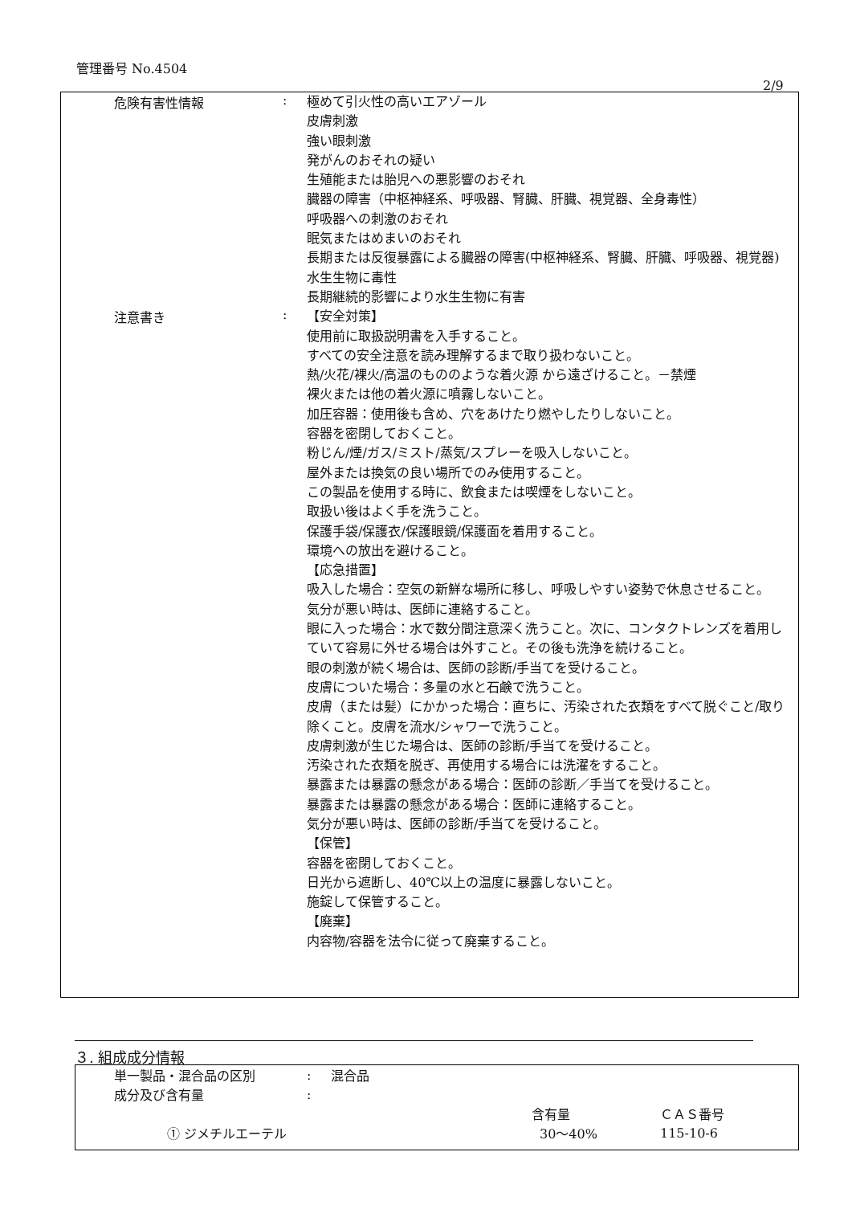管理番号 No.4504
2/9
危険有害性情報 :
極めて引火性の高いエアゾール
皮膚刺激
強い眼刺激
発がんのおそれの疑い
生殖能または胎児への悪影響のおそれ
臓器の障害（中枢神経系、呼吸器、腎臓、肝臓、視覚器、全身毒性）
呼吸器への刺激のおそれ
眠気またはめまいのおそれ
長期または反復暴露による臓器の障害(中枢神経系、腎臓、肝臓、呼吸器、視覚器)
水生生物に毒性
長期継続的影響により水生生物に有害
注意書き :
【安全対策】
使用前に取扱説明書を入手すること。
すべての安全注意を読み理解するまで取り扱わないこと。
熱/火花/裸火/高温のもののような着火源 から遠ざけること。－禁煙
裸火または他の着火源に噴霧しないこと。
加圧容器：使用後も含め、穴をあけたり燃やしたりしないこと。
容器を密閉しておくこと。
粉じん/煙/ガス/ミスト/蒸気/スプレーを吸入しないこと。
屋外または換気の良い場所でのみ使用すること。
この製品を使用する時に、飲食または喫煙をしないこと。
取扱い後はよく手を洗うこと。
保護手袋/保護衣/保護眼鏡/保護面を着用すること。
環境への放出を避けること。
【応急措置】
吸入した場合：空気の新鮮な場所に移し、呼吸しやすい姿勢で休息させること。
気分が悪い時は、医師に連絡すること。
眼に入った場合：水で数分間注意深く洗うこと。次に、コンタクトレンズを着用していて容易に外せる場合は外すこと。その後も洗浄を続けること。
眼の刺激が続く場合は、医師の診断/手当てを受けること。
皮膚についた場合：多量の水と石鹸で洗うこと。
皮膚（または髪）にかかった場合：直ちに、汚染された衣類をすべて脱ぐこと/取り除くこと。皮膚を流水/シャワーで洗うこと。
皮膚刺激が生じた場合は、医師の診断/手当てを受けること。
汚染された衣類を脱ぎ、再使用する場合には洗濯をすること。
暴露または暴露の懸念がある場合：医師の診断／手当てを受けること。
暴露または暴露の懸念がある場合：医師に連絡すること。
気分が悪い時は、医師の診断/手当てを受けること。
【保管】
容器を密閉しておくこと。
日光から遮断し、40℃以上の温度に暴露しないこと。
施錠して保管すること。
【廃棄】
内容物/容器を法令に従って廃棄すること。
３. 組成成分情報
| | 単一製品・混合品の区別 | : | 混合品 | | |
| | 成分及び含有量 | : | | | |
| | | | | 含有量 | ＣＡＳ番号 |
| | ① ジメチルエーテル | | | 30～40% | 115-10-6 |